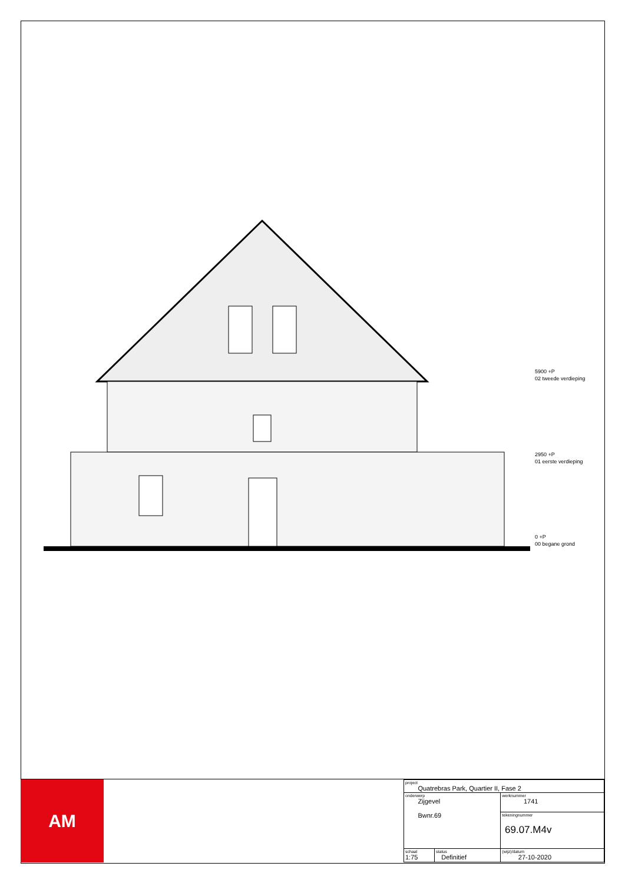5900 +P
02 tweede verdieping
2950 +P
01 eerste verdieping
0 +P
00 begane grond
AM
| project Quatrebras Park, Quartier II, Fase 2 | | |
| onderwerp Zijgevel Bwnr.69 | | werknummer 1741 |
| | | tekeningnummer 69.07.M4v |
| schaal 1:75 | status Definitief | (wijz)/datum 27-10-2020 |